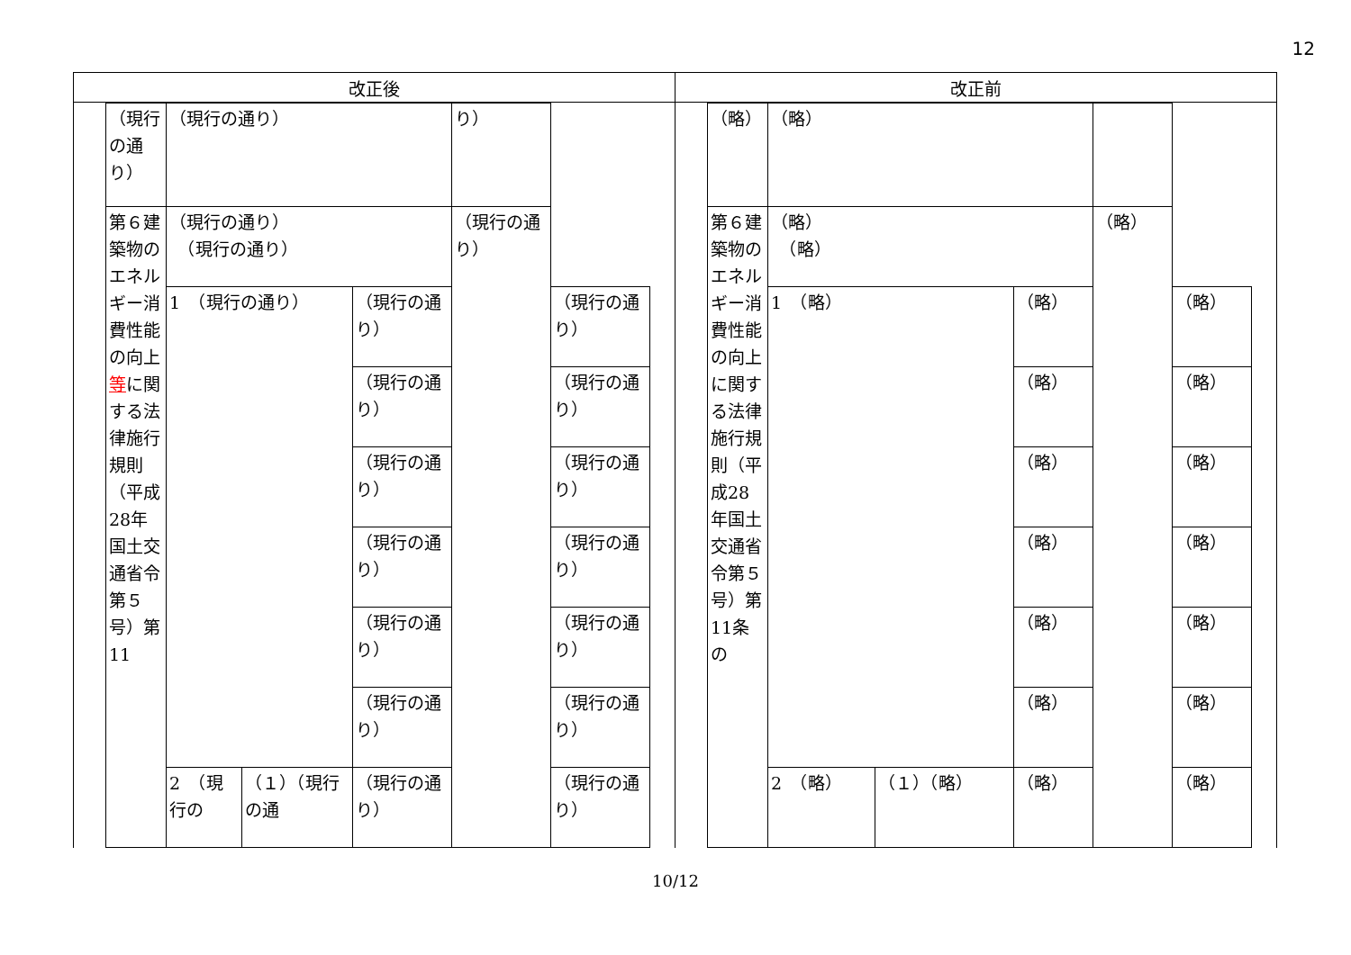12
| 改正後 | 改正前 |
| --- | --- |
| / （現行の通り） / （現行の通り） / / / り） / / / 第６建築物のエネルギー消費性能の向上 等 に関する法律施行規則（平成28年国土交通省令第５号）第11 / （現行の通り） （現行の通り） / / / （現行の通り） / / / / 1 （現行の通り） / / （現行の通り） / / （現行の通り） / / / / / （現行の通り） / / （現行の通り） / / / / / （現行の通り） / / （現行の通り） / / / / / （現行の通り） / / （現行の通り） / / / / / （現行の通り） / / （現行の通り） / / / / / （現行の通り） / / （現行の通り） / / / 2 （現行の / （１）（現行の通 / （現行の通り） / / （現行の通り） / | / （略） / （略） / / / / / / 第６建築物のエネルギー消費性能の向上に関する法律施行規則（平成28年国土交通省令第５号）第11条の / （略） （略） / / / （略） / / / / 1 （略） / / （略） / / （略） / / / / / （略） / / （略） / / / / / （略） / / （略） / / / / / （略） / / （略） / / / / / （略） / / （略） / / / / / （略） / / （略） / / / 2 （略） / （１）（略） / （略） / / （略） / |
10/12